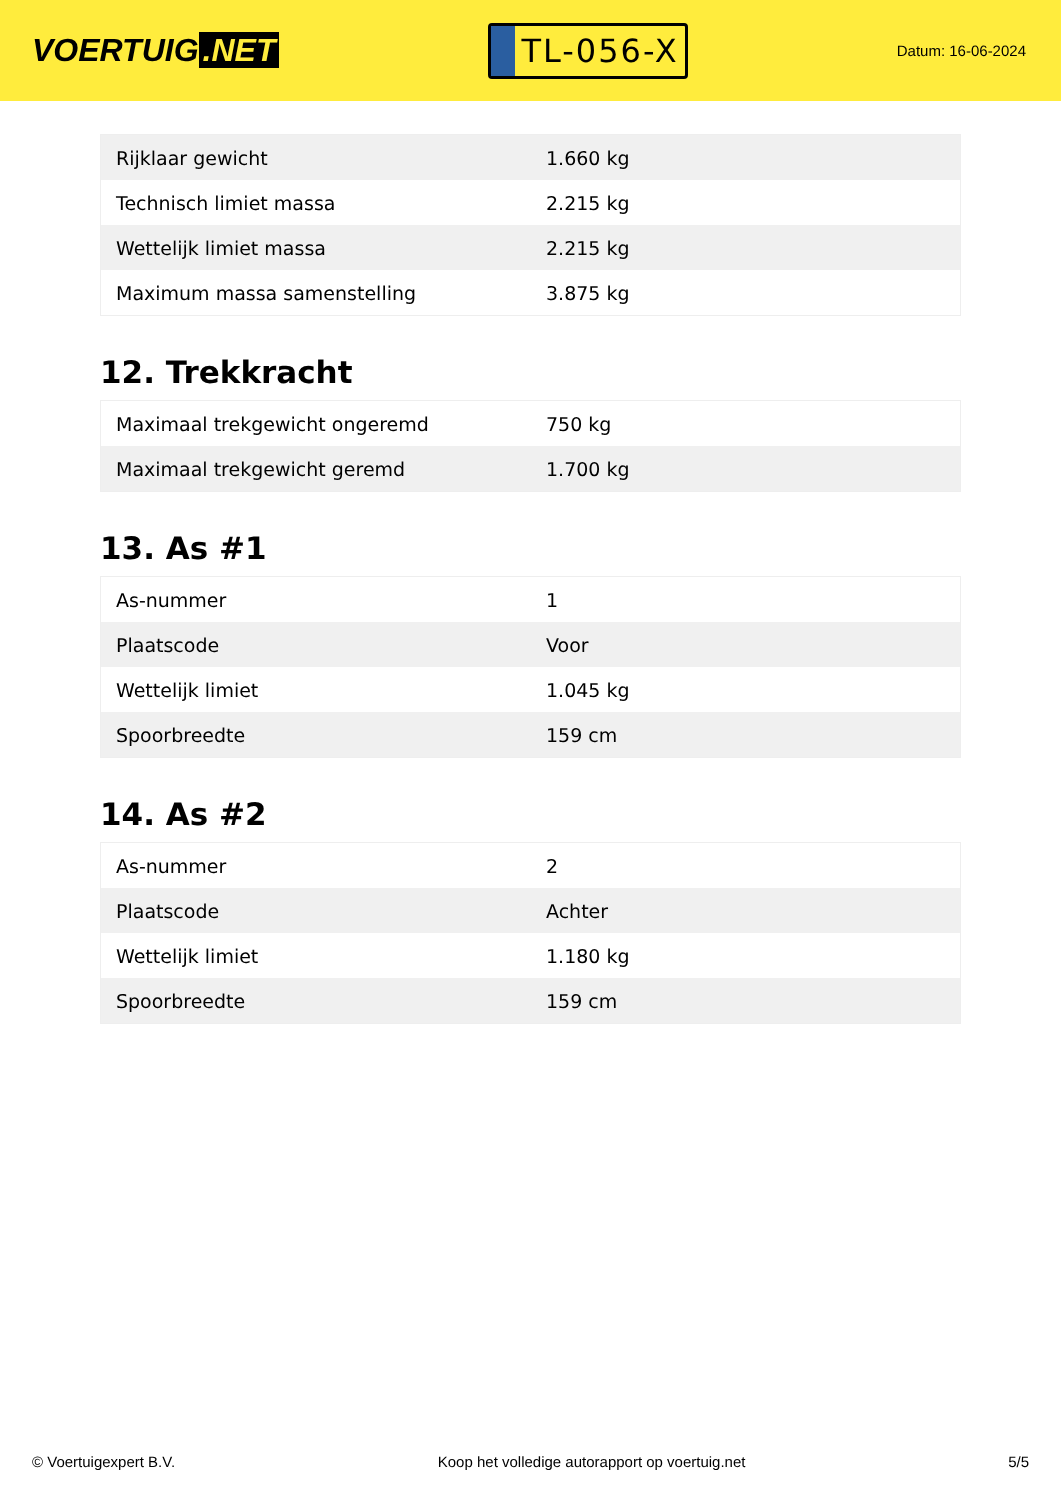VOERTUIG.NET
TL-056-X
Datum: 16-06-2024
| Rijklaar gewicht | 1.660 kg |
| Technisch limiet massa | 2.215 kg |
| Wettelijk limiet massa | 2.215 kg |
| Maximum massa samenstelling | 3.875 kg |
12. Trekkracht
| Maximaal trekgewicht ongeremd | 750 kg |
| Maximaal trekgewicht geremd | 1.700 kg |
13. As #1
| As-nummer | 1 |
| Plaatscode | Voor |
| Wettelijk limiet | 1.045 kg |
| Spoorbreedte | 159 cm |
14. As #2
| As-nummer | 2 |
| Plaatscode | Achter |
| Wettelijk limiet | 1.180 kg |
| Spoorbreedte | 159 cm |
© Voertuigexpert B.V. Koop het volledige autorapport op voertuig.net 5/5